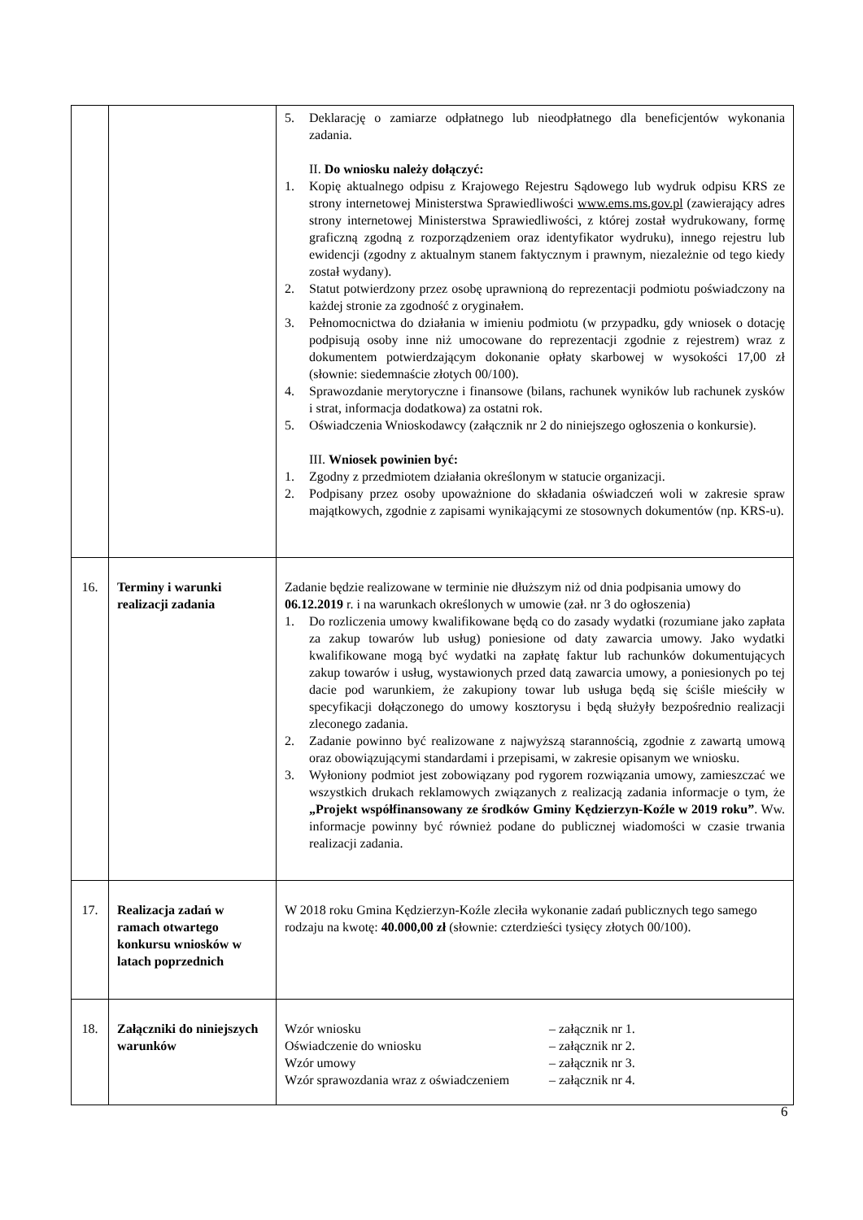| | | 5. Deklarację o zamiarze odpłatnego lub nieodpłatnego dla beneficjentów wykonania zadania. II. Do wniosku należy dołączyć: 1. Kopię aktualnego odpisu z Krajowego Rejestru Sądowego lub wydruk odpisu KRS ze strony internetowej Ministerstwa Sprawiedliwości www.ems.ms.gov.pl (zawierający adres strony internetowej Ministerstwa Sprawiedliwości, z której został wydrukowany, formę graficzną zgodną z rozporządzeniem oraz identyfikator wydruku), innego rejestru lub ewidencji (zgodny z aktualnym stanem faktycznym i prawnym, niezależnie od tego kiedy został wydany). 2. Statut potwierdzony przez osobę uprawnioną do reprezentacji podmiotu poświadczony na każdej stronie za zgodność z oryginałem. 3. Pełnomocnictwa do działania w imieniu podmiotu (w przypadku, gdy wniosek o dotację podpisują osoby inne niż umocowane do reprezentacji zgodnie z rejestrem) wraz z dokumentem potwierdzającym dokonanie opłaty skarbowej w wysokości 17,00 zł (słownie: siedemnaście złotych 00/100). 4. Sprawozdanie merytoryczne i finansowe (bilans, rachunek wyników lub rachunek zysków i strat, informacja dodatkowa) za ostatni rok. 5. Oświadczenia Wnioskodawcy (załącznik nr 2 do niniejszego ogłoszenia o konkursie). III. Wniosek powinien być: 1. Zgodny z przedmiotem działania określonym w statucie organizacji. 2. Podpisany przez osoby upoważnione do składania oświadczeń woli w zakresie spraw majątkowych, zgodnie z zapisami wynikającymi ze stosownych dokumentów (np. KRS-u). |
| 16. | Terminy i warunki realizacji zadania | Zadanie będzie realizowane w terminie nie dłuższym niż od dnia podpisania umowy do 06.12.2019 r. i na warunkach określonych w umowie (zał. nr 3 do ogłoszenia) 1. Do rozliczenia umowy kwalifikowane będą co do zasady wydatki (rozumiane jako zapłata za zakup towarów lub usług) poniesione od daty zawarcia umowy. Jako wydatki kwalifikowane mogą być wydatki na zapłatę faktur lub rachunków dokumentujących zakup towarów i usług, wystawionych przed datą zawarcia umowy, a poniesionych po tej dacie pod warunkiem, że zakupiony towar lub usługa będą się ściśle mieściły w specyfikacji dołączonego do umowy kosztorysu i będą służyły bezpośrednio realizacji zleconego zadania. 2. Zadanie powinno być realizowane z najwyższą starannością, zgodnie z zawartą umową oraz obowiązującymi standardami i przepisami, w zakresie opisanym we wniosku. 3. Wyłoniony podmiot jest zobowiązany pod rygorem rozwiązania umowy, zamieszczać we wszystkich drukach reklamowych związanych z realizacją zadania informacje o tym, że „Projekt współfinansowany ze środków Gminy Kędzierzyn-Koźle w 2019 roku” . Ww. informacje powinny być również podane do publicznej wiadomości w czasie trwania realizacji zadania. |
| 17. | Realizacja zadań w ramach otwartego konkursu wniosków w latach poprzednich | W 2018 roku Gmina Kędzierzyn-Koźle zleciła wykonanie zadań publicznych tego samego rodzaju na kwotę: 40.000,00 zł (słownie: czterdzieści tysięcy złotych 00/100). |
| 18. | Załączniki do niniejszych warunków | Wzór wniosku – załącznik nr 1. Oświadczenie do wniosku – załącznik nr 2. Wzór umowy – załącznik nr 3. Wzór sprawozdania wraz z oświadczeniem – załącznik nr 4. |
6